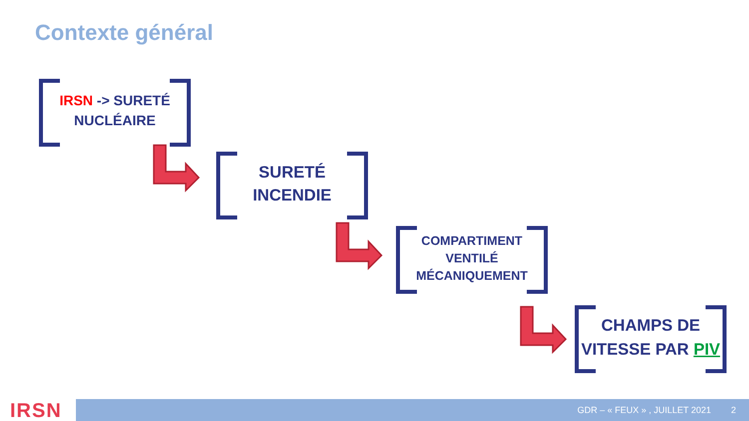Contexte général
IRSN -> SURETÉ
NUCLÉAIRE
SURETÉ
INCENDIE
COMPARTIMENT
VENTILÉ
MÉCANIQUEMENT
CHAMPS DE
VITESSE PAR PIV
IRSN GDR – « FEUX » , JUILLET 2021 2